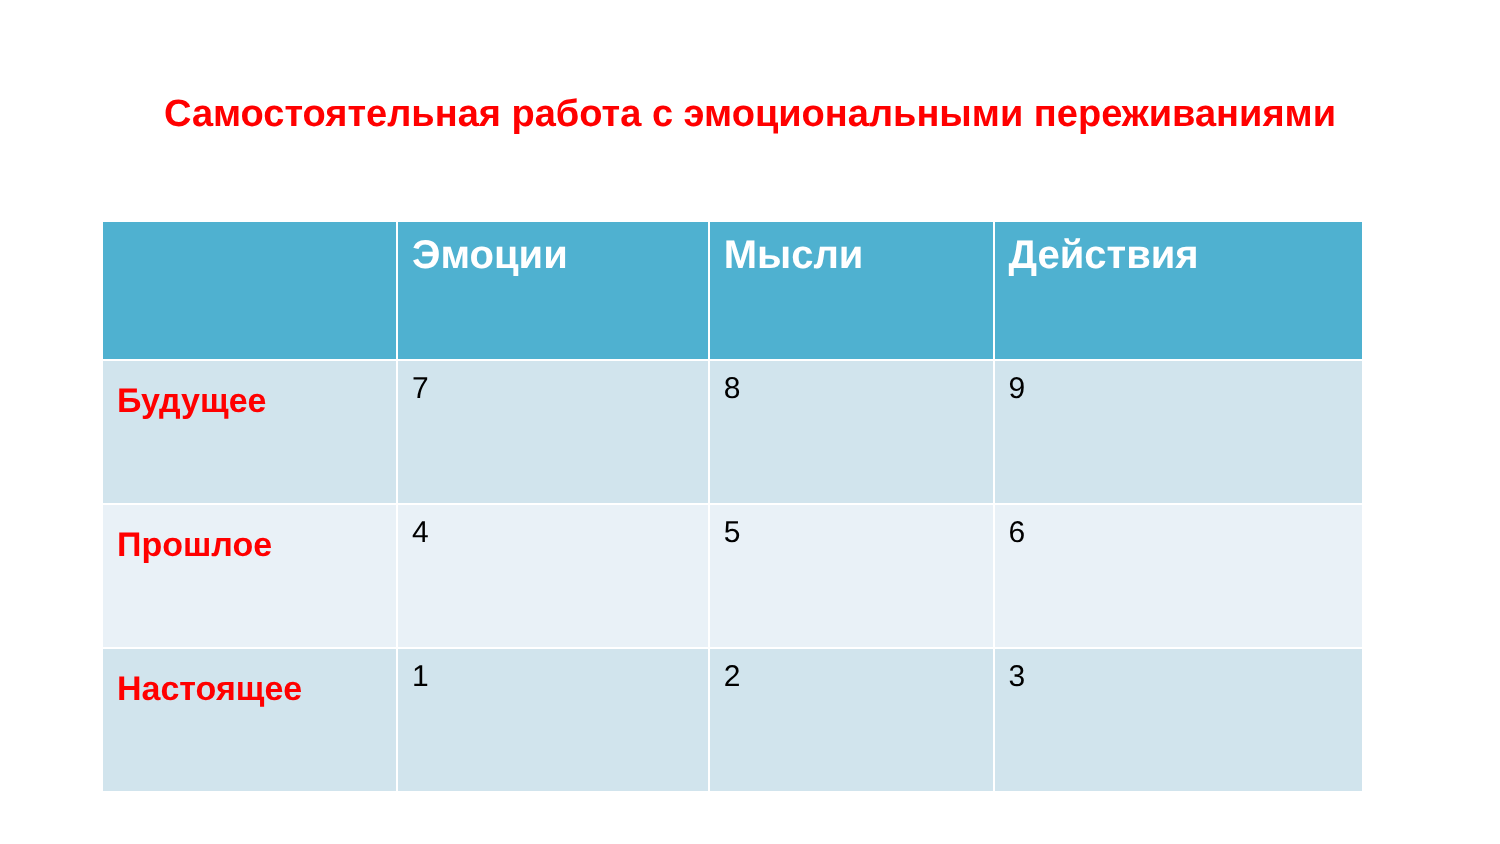Самостоятельная работа с эмоциональными переживаниями
| | Эмоции | Мысли | Действия |
| --- | --- | --- | --- |
| Будущее | 7 | 8 | 9 |
| Прошлое | 4 | 5 | 6 |
| Настоящее | 1 | 2 | 3 |